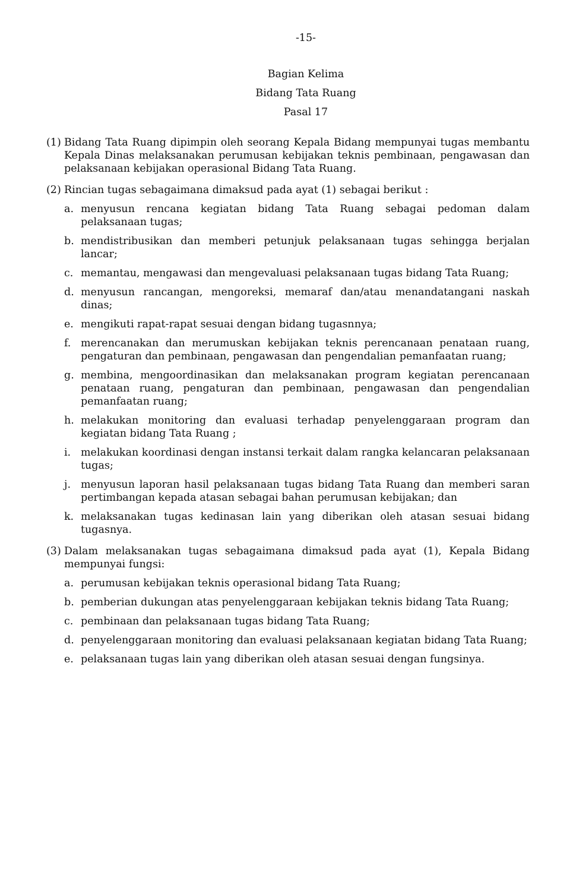-15-
Bagian Kelima
Bidang Tata Ruang
Pasal 17
(1)
Bidang Tata Ruang dipimpin oleh seorang Kepala Bidang mempunyai tugas membantu Kepala Dinas melaksanakan perumusan kebijakan teknis pembinaan, pengawasan dan pelaksanaan kebijakan operasional Bidang Tata Ruang.
(2)
Rincian tugas sebagaimana dimaksud pada ayat (1) sebagai berikut :
a. menyusun rencana kegiatan bidang Tata Ruang sebagai pedoman dalam pelaksanaan tugas;
b. mendistribusikan dan memberi petunjuk pelaksanaan tugas sehingga berjalan lancar;
c. memantau, mengawasi dan mengevaluasi pelaksanaan tugas bidang Tata Ruang;
d. menyusun rancangan, mengoreksi, memaraf dan/atau menandatangani naskah dinas;
e. mengikuti rapat-rapat sesuai dengan bidang tugasnnya;
f. merencanakan dan merumuskan kebijakan teknis perencanaan penataan ruang, pengaturan dan pembinaan, pengawasan dan pengendalian pemanfaatan ruang;
g. membina, mengoordinasikan dan melaksanakan program kegiatan perencanaan penataan ruang, pengaturan dan pembinaan, pengawasan dan pengendalian pemanfaatan ruang;
h. melakukan monitoring dan evaluasi terhadap penyelenggaraan program dan kegiatan bidang Tata Ruang ;
i. melakukan koordinasi dengan instansi terkait dalam rangka kelancaran pelaksanaan tugas;
j. menyusun laporan hasil pelaksanaan tugas bidang Tata Ruang dan memberi saran pertimbangan kepada atasan sebagai bahan perumusan kebijakan; dan
k. melaksanakan tugas kedinasan lain yang diberikan oleh atasan sesuai bidang tugasnya.
(3)
Dalam melaksanakan tugas sebagaimana dimaksud pada ayat (1), Kepala Bidang mempunyai fungsi:
a. perumusan kebijakan teknis operasional bidang Tata Ruang;
b. pemberian dukungan atas penyelenggaraan kebijakan teknis bidang Tata Ruang;
c. pembinaan dan pelaksanaan tugas bidang Tata Ruang;
d. penyelenggaraan monitoring dan evaluasi pelaksanaan kegiatan bidang Tata Ruang;
e. pelaksanaan tugas lain yang diberikan oleh atasan sesuai dengan fungsinya.